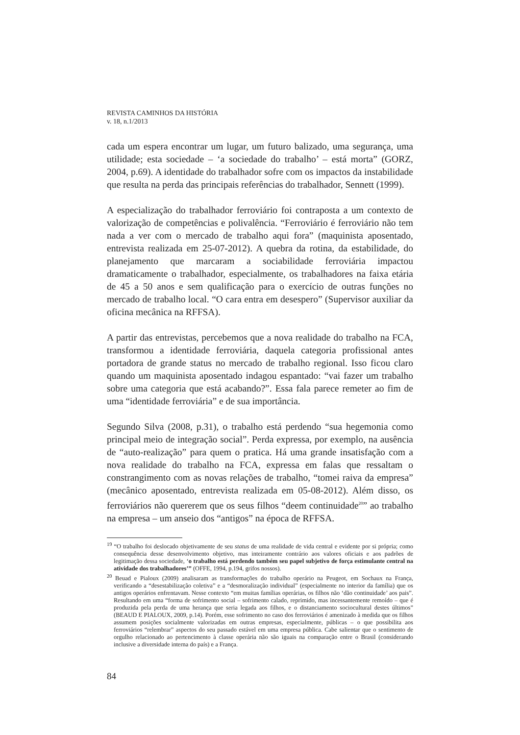REVISTA CAMINHOS DA HISTÓRIA
v. 18, n.1/2013
cada um espera encontrar um lugar, um futuro balizado, uma segurança, uma utilidade; esta sociedade – ‘a sociedade do trabalho’ – está morta” (GORZ, 2004, p.69). A identidade do trabalhador sofre com os impactos da instabilidade que resulta na perda das principais referências do trabalhador, Sennett (1999).
A especialização do trabalhador ferroviário foi contraposta a um contexto de valorização de competências e polivalência. “Ferroviário é ferroviário não tem nada a ver com o mercado de trabalho aqui fora” (maquinista aposentado, entrevista realizada em 25-07-2012). A quebra da rotina, da estabilidade, do planejamento que marcaram a sociabilidade ferroviária impactou dramaticamente o trabalhador, especialmente, os trabalhadores na faixa etária de 45 a 50 anos e sem qualificação para o exercício de outras funções no mercado de trabalho local. “O cara entra em desespero” (Supervisor auxiliar da oficina mecânica na RFFSA).
A partir das entrevistas, percebemos que a nova realidade do trabalho na FCA, transformou a identidade ferroviária, daquela categoria profissional antes portadora de grande status no mercado de trabalho regional. Isso ficou claro quando um maquinista aposentado indagou espantado: “vai fazer um trabalho sobre uma categoria que está acabando?”. Essa fala parece remeter ao fim de uma “identidade ferroviária” e de sua importância.
Segundo Silva (2008, p.31), o trabalho está perdendo “sua hegemonia como principal meio de integração social”. Perda expressa, por exemplo, na ausência de “auto-realização” para quem o pratica. Há uma grande insatisfação com a nova realidade do trabalho na FCA, expressa em falas que ressaltam o constrangimento com as novas relações de trabalho, “tomei raiva da empresa” (mecânico aposentado, entrevista realizada em 05-08-2012). Além disso, os ferroviários não quererem que os seus filhos “deem continuidade<sup>20</sup>” ao trabalho na empresa – um anseio dos “antigos” na época de RFFSA.
<sup>19</sup> “O trabalho foi deslocado objetivamente de seu status de uma realidade de vida central e evidente por si própria; como consequência desse desenvolvimento objetivo, mas inteiramente contrário aos valores oficiais e aos padrões de legitimação dessa sociedade, ‘o trabalho está perdendo também seu papel subjetivo de força estimulante central na atividade dos trabalhadores’” (OFFE, 1994, p.194, grifos nossos).
<sup>20</sup> Beuad e Pialoux (2009) analisaram as transformações do trabalho operário na Peugeot, em Sochaux na França, verificando a “desestabilização coletiva” e a “desmoralização individual” (especialmente no interior da família) que os antigos operários enfrentavam. Nesse contexto “em muitas famílias operárias, os filhos não ‘dão continuidade’ aos pais”. Resultando em uma “forma de sofrimento social – sofrimento calado, reprimido, mas incessantemente remoído – que é produzida pela perda de uma herança que seria legada aos filhos, e o distanciamento sociocultural destes últimos” (BEAUD E PIALOUX, 2009, p.14). Porém, esse sofrimento no caso dos ferroviários é amenizado à medida que os filhos assumem posições socialmente valorizadas em outras empresas, especialmente, públicas – o que possibilita aos ferroviários “relembrar” aspectos do seu passado estável em uma empresa pública. Cabe salientar que o sentimento de orgulho relacionado ao pertencimento à classe operária não são iguais na comparação entre o Brasil (considerando inclusive a diversidade interna do país) e a França.
84